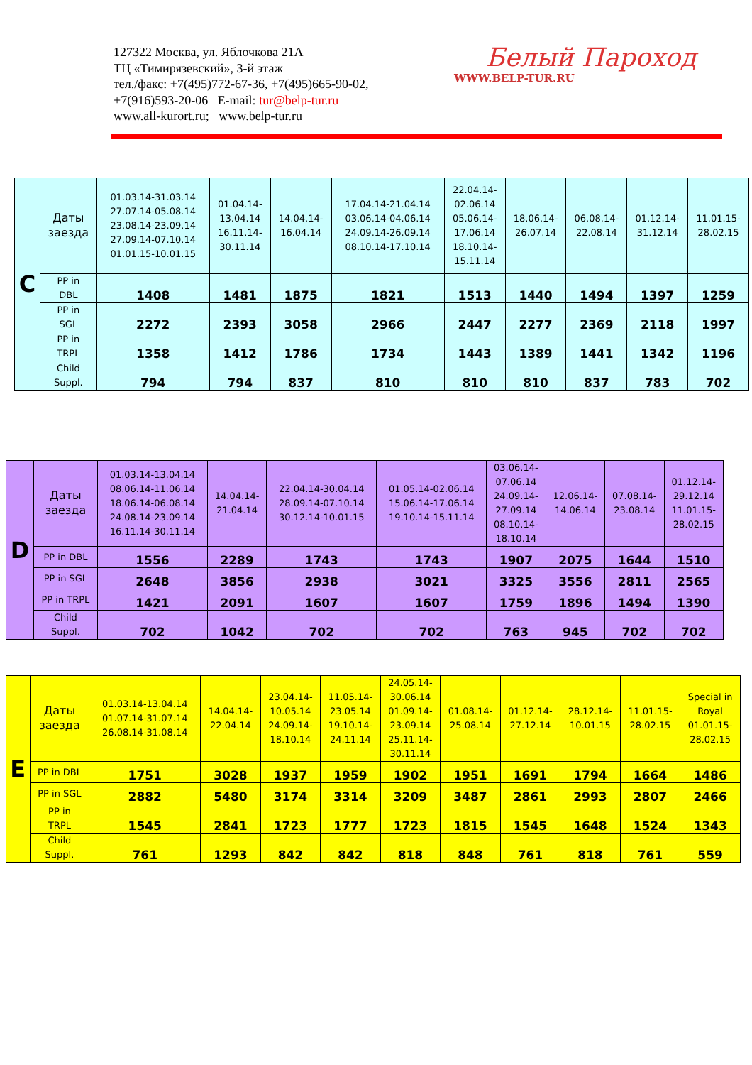127322 Москва, ул. Яблочкова 21А
ТЦ «Тимирязевский», 3-й этаж
тел./факс: +7(495)772-67-36, +7(495)665-90-02,
+7(916)593-20-06 E-mail: tur@belp-tur.ru
www.all-kurort.ru; www.belp-tur.ru
Белый Пароход
WWW.BELP-TUR.RU
| C | Даты заезда | 01.03.14-31.03.14 27.07.14-05.08.14 23.08.14-23.09.14 27.09.14-07.10.14 01.01.15-10.01.15 | 01.04.14- 13.04.14 16.11.14- 30.11.14 | 14.04.14- 16.04.14 | 17.04.14-21.04.14 03.06.14-04.06.14 24.09.14-26.09.14 08.10.14-17.10.14 | 22.04.14- 02.06.14 05.06.14- 17.06.14 18.10.14- 15.11.14 | 18.06.14- 26.07.14 | 06.08.14- 22.08.14 | 01.12.14- 31.12.14 | 11.01.15- 28.02.15 |
| | PP in DBL | 1408 | 1481 | 1875 | 1821 | 1513 | 1440 | 1494 | 1397 | 1259 |
| | PP in SGL | 2272 | 2393 | 3058 | 2966 | 2447 | 2277 | 2369 | 2118 | 1997 |
| | PP in TRPL | 1358 | 1412 | 1786 | 1734 | 1443 | 1389 | 1441 | 1342 | 1196 |
| | Child Suppl. | 794 | 794 | 837 | 810 | 810 | 810 | 837 | 783 | 702 |
| D | Даты заезда | 01.03.14-13.04.14 08.06.14-11.06.14 18.06.14-06.08.14 24.08.14-23.09.14 16.11.14-30.11.14 | 14.04.14- 21.04.14 | 22.04.14-30.04.14 28.09.14-07.10.14 30.12.14-10.01.15 | 01.05.14-02.06.14 15.06.14-17.06.14 19.10.14-15.11.14 | 03.06.14- 07.06.14 24.09.14- 27.09.14 08.10.14- 18.10.14 | 12.06.14- 14.06.14 | 07.08.14- 23.08.14 | 01.12.14- 29.12.14 11.01.15- 28.02.15 |
| | PP in DBL | 1556 | 2289 | 1743 | 1743 | 1907 | 2075 | 1644 | 1510 |
| | PP in SGL | 2648 | 3856 | 2938 | 3021 | 3325 | 3556 | 2811 | 2565 |
| | PP in TRPL | 1421 | 2091 | 1607 | 1607 | 1759 | 1896 | 1494 | 1390 |
| | Child Suppl. | 702 | 1042 | 702 | 702 | 763 | 945 | 702 | 702 |
| E | Даты заезда | 01.03.14-13.04.14 01.07.14-31.07.14 26.08.14-31.08.14 | 14.04.14- 22.04.14 | 23.04.14- 10.05.14 24.09.14- 18.10.14 | 11.05.14- 23.05.14 19.10.14- 24.11.14 | 24.05.14- 30.06.14 01.09.14- 23.09.14 25.11.14- 30.11.14 | 01.08.14- 25.08.14 | 01.12.14- 27.12.14 | 28.12.14- 10.01.15 | 11.01.15- 28.02.15 | Special in Royal 01.01.15- 28.02.15 |
| | PP in DBL | 1751 | 3028 | 1937 | 1959 | 1902 | 1951 | 1691 | 1794 | 1664 | 1486 |
| | PP in SGL | 2882 | 5480 | 3174 | 3314 | 3209 | 3487 | 2861 | 2993 | 2807 | 2466 |
| | PP in TRPL | 1545 | 2841 | 1723 | 1777 | 1723 | 1815 | 1545 | 1648 | 1524 | 1343 |
| | Child Suppl. | 761 | 1293 | 842 | 842 | 818 | 848 | 761 | 818 | 761 | 559 |